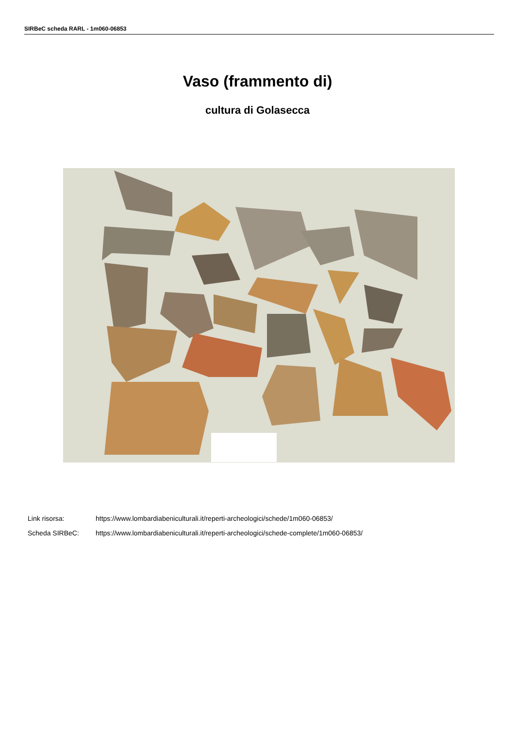SIRBeC scheda RARL - 1m060-06853
Vaso (frammento di)
cultura di Golasecca
Link risorsa: https://www.lombardiabeniculturali.it/reperti-archeologici/schede/1m060-06853/
Scheda SIRBeC: https://www.lombardiabeniculturali.it/reperti-archeologici/schede-complete/1m060-06853/